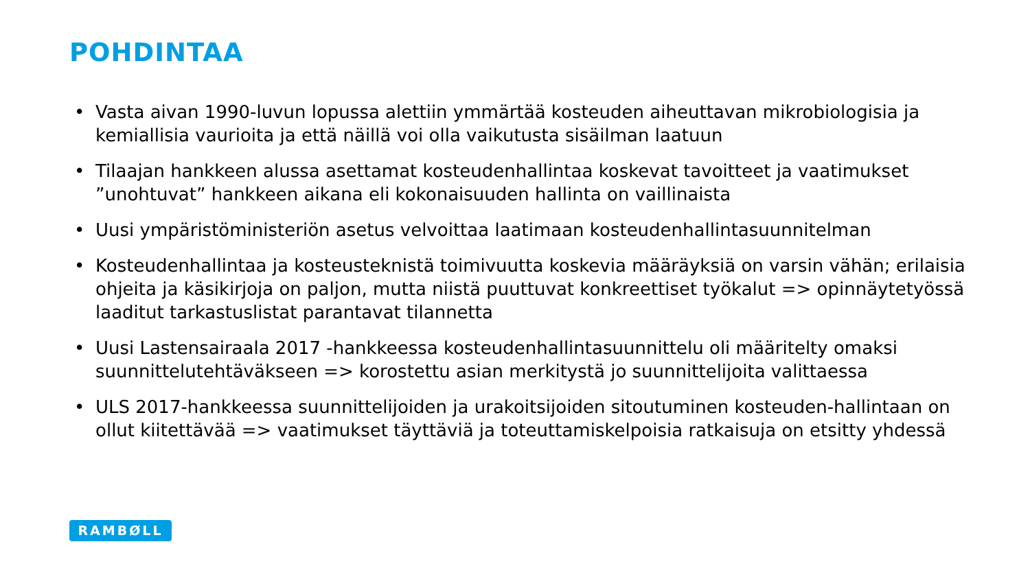POHDINTAA
• Vasta aivan 1990-luvun lopussa alettiin ymmärtää kosteuden aiheuttavan mikrobiologisia ja kemiallisia vaurioita ja että näillä voi olla vaikutusta sisäilman laatuun
• Tilaajan hankkeen alussa asettamat kosteudenhallintaa koskevat tavoitteet ja vaatimukset ”unohtuvat” hankkeen aikana eli kokonaisuuden hallinta on vaillinaista
• Uusi ympäristöministeriön asetus velvoittaa laatimaan kosteudenhallintasuunnitelman
• Kosteudenhallintaa ja kosteusteknistä toimivuutta koskevia määräyksiä on varsin vähän; erilaisia ohjeita ja käsikirjoja on paljon, mutta niistä puuttuvat konkreettiset työkalut => opinnäytetyössä laaditut tarkastuslistat parantavat tilannetta
• Uusi Lastensairaala 2017 -hankkeessa kosteudenhallintasuunnittelu oli määritelty omaksi suunnittelutehtäväkseen => korostettu asian merkitystä jo suunnittelijoita valittaessa
• ULS 2017-hankkeessa suunnittelijoiden ja urakoitsijoiden sitoutuminen kosteuden-hallintaan on ollut kiitettävää => vaatimukset täyttäviä ja toteuttamiskelpoisia ratkaisuja on etsitty yhdessä
RAMBØLL